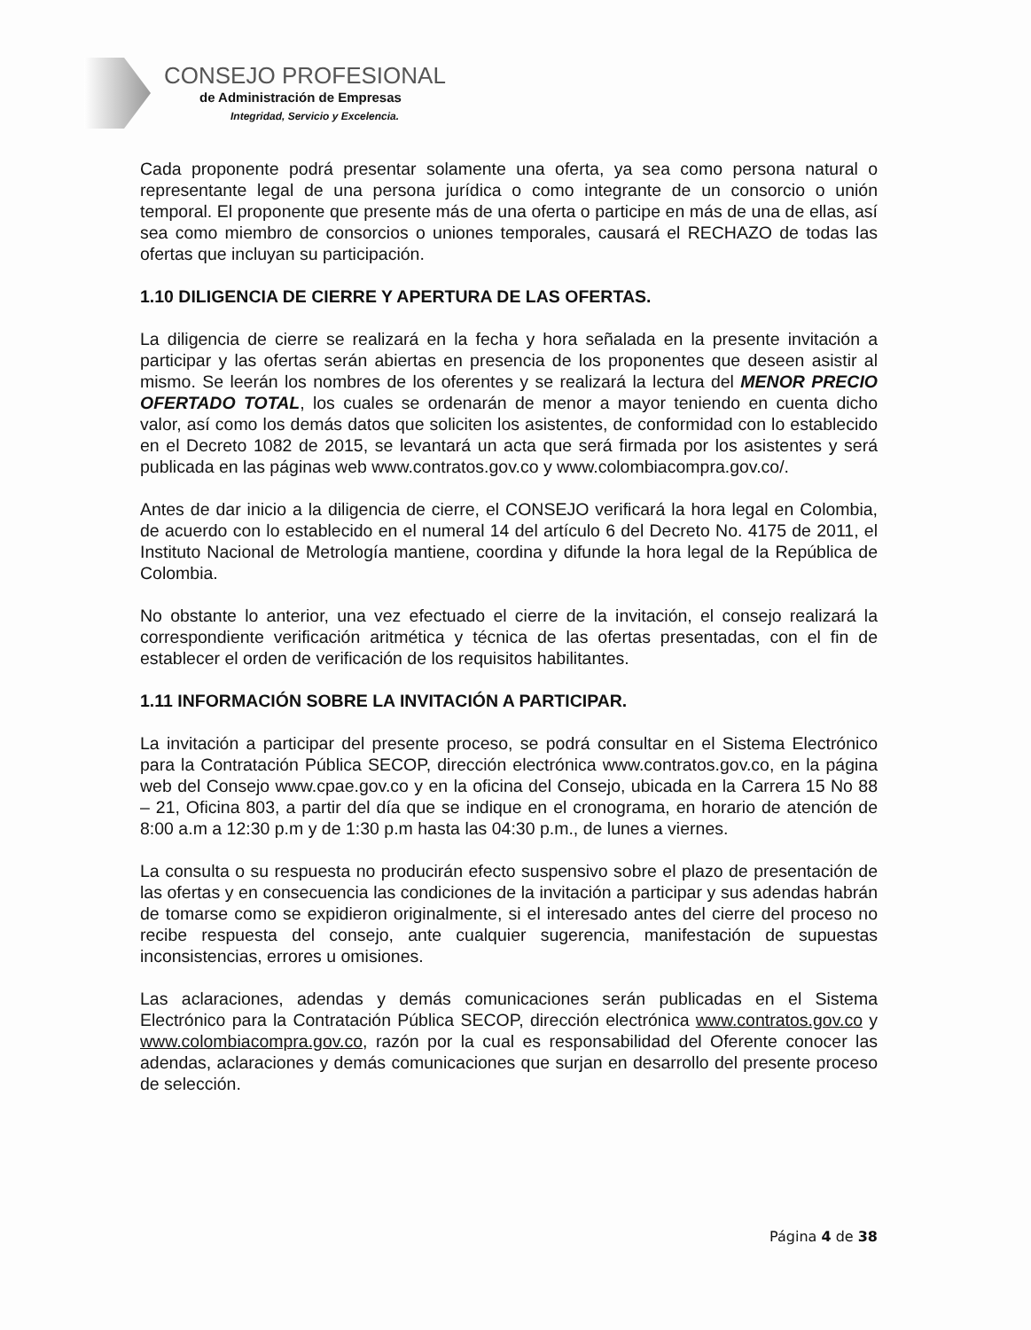CONSEJO PROFESIONAL
de Administración de Empresas
Integridad, Servicio y Excelencia.
Cada proponente podrá presentar solamente una oferta, ya sea como persona natural o representante legal de una persona jurídica o como integrante de un consorcio o unión temporal. El proponente que presente más de una oferta o participe en más de una de ellas, así sea como miembro de consorcios o uniones temporales, causará el RECHAZO de todas las ofertas que incluyan su participación.
1.10 DILIGENCIA DE CIERRE Y APERTURA DE LAS OFERTAS.
La diligencia de cierre se realizará en la fecha y hora señalada en la presente invitación a participar y las ofertas serán abiertas en presencia de los proponentes que deseen asistir al mismo. Se leerán los nombres de los oferentes y se realizará la lectura del MENOR PRECIO OFERTADO TOTAL, los cuales se ordenarán de menor a mayor teniendo en cuenta dicho valor, así como los demás datos que soliciten los asistentes, de conformidad con lo establecido en el Decreto 1082 de 2015, se levantará un acta que será firmada por los asistentes y será publicada en las páginas web www.contratos.gov.co y www.colombiacompra.gov.co/.
Antes de dar inicio a la diligencia de cierre, el CONSEJO verificará la hora legal en Colombia, de acuerdo con lo establecido en el numeral 14 del artículo 6 del Decreto No. 4175 de 2011, el Instituto Nacional de Metrología mantiene, coordina y difunde la hora legal de la República de Colombia.
No obstante lo anterior, una vez efectuado el cierre de la invitación, el consejo realizará la correspondiente verificación aritmética y técnica de las ofertas presentadas, con el fin de establecer el orden de verificación de los requisitos habilitantes.
1.11 INFORMACIÓN SOBRE LA INVITACIÓN A PARTICIPAR.
La invitación a participar del presente proceso, se podrá consultar en el Sistema Electrónico para la Contratación Pública SECOP, dirección electrónica www.contratos.gov.co, en la página web del Consejo www.cpae.gov.co y en la oficina del Consejo, ubicada en la Carrera 15 No 88 – 21, Oficina 803, a partir del día que se indique en el cronograma, en horario de atención de 8:00 a.m a 12:30 p.m y de 1:30 p.m hasta las 04:30 p.m., de lunes a viernes.
La consulta o su respuesta no producirán efecto suspensivo sobre el plazo de presentación de las ofertas y en consecuencia las condiciones de la invitación a participar y sus adendas habrán de tomarse como se expidieron originalmente, si el interesado antes del cierre del proceso no recibe respuesta del consejo, ante cualquier sugerencia, manifestación de supuestas inconsistencias, errores u omisiones.
Las aclaraciones, adendas y demás comunicaciones serán publicadas en el Sistema Electrónico para la Contratación Pública SECOP, dirección electrónica www.contratos.gov.co y www.colombiacompra.gov.co, razón por la cual es responsabilidad del Oferente conocer las adendas, aclaraciones y demás comunicaciones que surjan en desarrollo del presente proceso de selección.
Página 4 de 38